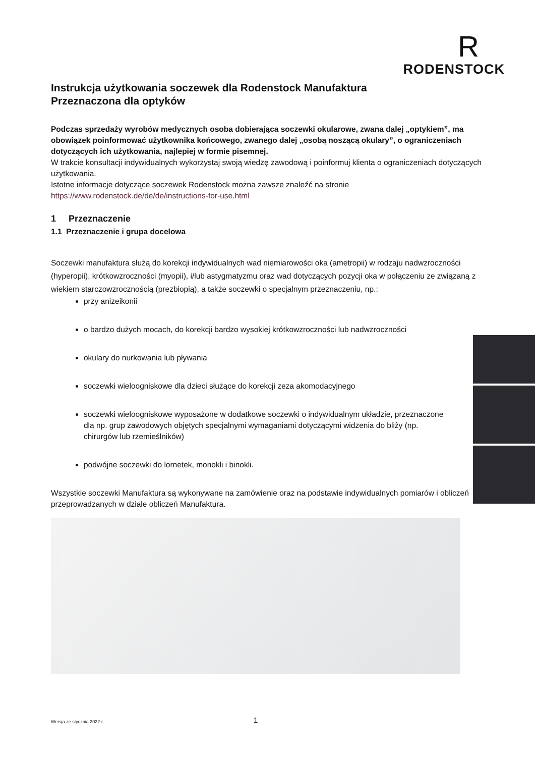R
RODENSTOCK
Instrukcja użytkowania soczewek dla Rodenstock Manufaktura
Przeznaczona dla optyków
Podczas sprzedaży wyrobów medycznych osoba dobierająca soczewki okularowe, zwana dalej „optykiem”, ma obowiązek poinformować użytkownika końcowego, zwanego dalej „osobą noszącą okulary”, o ograniczeniach dotyczących ich użytkowania, najlepiej w formie pisemnej.
W trakcie konsultacji indywidualnych wykorzystaj swoją wiedzę zawodową i poinformuj klienta o ograniczeniach dotyczących użytkowania.
Istotne informacje dotyczące soczewek Rodenstock można zawsze znaleźć na stronie
https://www.rodenstock.de/de/de/instructions-for-use.html
1 Przeznaczenie
1.1 Przeznaczenie i grupa docelowa
Soczewki manufaktura służą do korekcji indywidualnych wad niemiarowości oka (ametropii) w rodzaju nadwzroczności (hyperopii), krótkowzroczności (myopii), i/lub astygmatyzmu oraz wad dotyczących pozycji oka w połączeniu ze związaną z wiekiem starczowzrocznością (prezbiopią), a także soczewki o specjalnym przeznaczeniu, np.:
przy anizeikonii
o bardzo dużych mocach, do korekcji bardzo wysokiej krótkowzroczności lub nadwzroczności
okulary do nurkowania lub pływania
soczewki wieloogniskowe dla dzieci służące do korekcji zeza akomodacyjnego
soczewki wieloogniskowe wyposażone w dodatkowe soczewki o indywidualnym układzie, przeznaczone dla np. grup zawodowych objętych specjalnymi wymaganiami dotyczącymi widzenia do bliży (np. chirurgów lub rzemieślników)
podwójne soczewki do lornetek, monokli i binokli.
Wszystkie soczewki Manufaktura są wykonywane na zamówienie oraz na podstawie indywidualnych pomiarów i obliczeń przeprowadzanych w dziale obliczeń Manufaktura.
Wersja ze stycznia 2022 r. 1